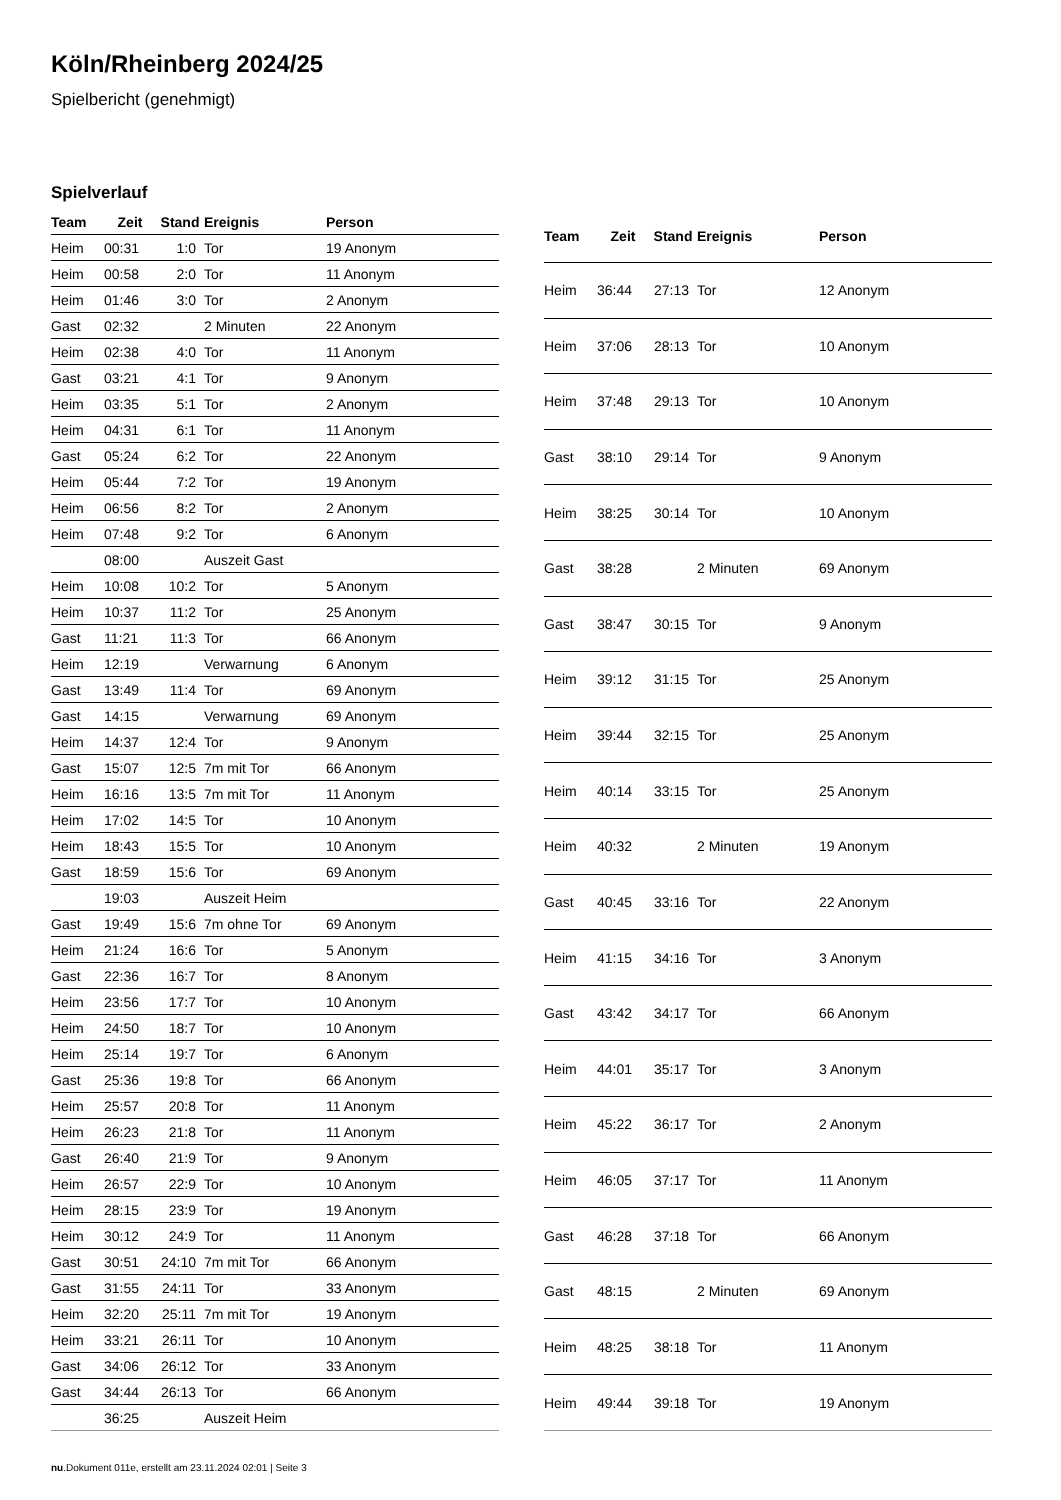Köln/Rheinberg 2024/25
Spielbericht (genehmigt)
Spielverlauf
| Team | Zeit | Stand | Ereignis | Person |
| --- | --- | --- | --- | --- |
| Heim | 00:31 | 1:0 | Tor | 19 Anonym |
| Heim | 00:58 | 2:0 | Tor | 11 Anonym |
| Heim | 01:46 | 3:0 | Tor | 2 Anonym |
| Gast | 02:32 | | 2 Minuten | 22 Anonym |
| Heim | 02:38 | 4:0 | Tor | 11 Anonym |
| Gast | 03:21 | 4:1 | Tor | 9 Anonym |
| Heim | 03:35 | 5:1 | Tor | 2 Anonym |
| Heim | 04:31 | 6:1 | Tor | 11 Anonym |
| Gast | 05:24 | 6:2 | Tor | 22 Anonym |
| Heim | 05:44 | 7:2 | Tor | 19 Anonym |
| Heim | 06:56 | 8:2 | Tor | 2 Anonym |
| Heim | 07:48 | 9:2 | Tor | 6 Anonym |
| | 08:00 | | Auszeit Gast | |
| Heim | 10:08 | 10:2 | Tor | 5 Anonym |
| Heim | 10:37 | 11:2 | Tor | 25 Anonym |
| Gast | 11:21 | 11:3 | Tor | 66 Anonym |
| Heim | 12:19 | | Verwarnung | 6 Anonym |
| Gast | 13:49 | 11:4 | Tor | 69 Anonym |
| Gast | 14:15 | | Verwarnung | 69 Anonym |
| Heim | 14:37 | 12:4 | Tor | 9 Anonym |
| Gast | 15:07 | 12:5 | 7m mit Tor | 66 Anonym |
| Heim | 16:16 | 13:5 | 7m mit Tor | 11 Anonym |
| Heim | 17:02 | 14:5 | Tor | 10 Anonym |
| Heim | 18:43 | 15:5 | Tor | 10 Anonym |
| Gast | 18:59 | 15:6 | Tor | 69 Anonym |
| | 19:03 | | Auszeit Heim | |
| Gast | 19:49 | 15:6 | 7m ohne Tor | 69 Anonym |
| Heim | 21:24 | 16:6 | Tor | 5 Anonym |
| Gast | 22:36 | 16:7 | Tor | 8 Anonym |
| Heim | 23:56 | 17:7 | Tor | 10 Anonym |
| Heim | 24:50 | 18:7 | Tor | 10 Anonym |
| Heim | 25:14 | 19:7 | Tor | 6 Anonym |
| Gast | 25:36 | 19:8 | Tor | 66 Anonym |
| Heim | 25:57 | 20:8 | Tor | 11 Anonym |
| Heim | 26:23 | 21:8 | Tor | 11 Anonym |
| Gast | 26:40 | 21:9 | Tor | 9 Anonym |
| Heim | 26:57 | 22:9 | Tor | 10 Anonym |
| Heim | 28:15 | 23:9 | Tor | 19 Anonym |
| Heim | 30:12 | 24:9 | Tor | 11 Anonym |
| Gast | 30:51 | 24:10 | 7m mit Tor | 66 Anonym |
| Gast | 31:55 | 24:11 | Tor | 33 Anonym |
| Heim | 32:20 | 25:11 | 7m mit Tor | 19 Anonym |
| Heim | 33:21 | 26:11 | Tor | 10 Anonym |
| Gast | 34:06 | 26:12 | Tor | 33 Anonym |
| Gast | 34:44 | 26:13 | Tor | 66 Anonym |
| | 36:25 | | Auszeit Heim | |
| Team | Zeit | Stand | Ereignis | Person |
| --- | --- | --- | --- | --- |
| Heim | 36:44 | 27:13 | Tor | 12 Anonym |
| Heim | 37:06 | 28:13 | Tor | 10 Anonym |
| Heim | 37:48 | 29:13 | Tor | 10 Anonym |
| Gast | 38:10 | 29:14 | Tor | 9 Anonym |
| Heim | 38:25 | 30:14 | Tor | 10 Anonym |
| Gast | 38:28 | | 2 Minuten | 69 Anonym |
| Gast | 38:47 | 30:15 | Tor | 9 Anonym |
| Heim | 39:12 | 31:15 | Tor | 25 Anonym |
| Heim | 39:44 | 32:15 | Tor | 25 Anonym |
| Heim | 40:14 | 33:15 | Tor | 25 Anonym |
| Heim | 40:32 | | 2 Minuten | 19 Anonym |
| Gast | 40:45 | 33:16 | Tor | 22 Anonym |
| Heim | 41:15 | 34:16 | Tor | 3 Anonym |
| Gast | 43:42 | 34:17 | Tor | 66 Anonym |
| Heim | 44:01 | 35:17 | Tor | 3 Anonym |
| Heim | 45:22 | 36:17 | Tor | 2 Anonym |
| Heim | 46:05 | 37:17 | Tor | 11 Anonym |
| Gast | 46:28 | 37:18 | Tor | 66 Anonym |
| Gast | 48:15 | | 2 Minuten | 69 Anonym |
| Heim | 48:25 | 38:18 | Tor | 11 Anonym |
| Heim | 49:44 | 39:18 | Tor | 19 Anonym |
nu.Dokument 011e, erstellt am 23.11.2024 02:01 | Seite 3